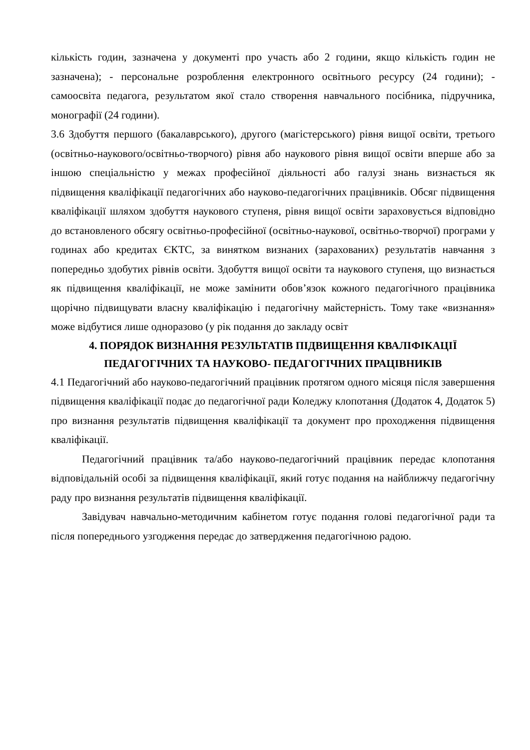кількість годин, зазначена у документі про участь або 2 години, якщо кількість годин не зазначена); - персональне розроблення електронного освітнього ресурсу (24 години); - самоосвіта педагога, результатом якої стало створення навчального посібника, підручника, монографії (24 години).
3.6 Здобуття першого (бакалаврського), другого (магістерського) рівня вищої освіти, третього (освітньо-наукового/освітньо-творчого) рівня або наукового рівня вищої освіти вперше або за іншою спеціальністю у межах професійної діяльності або галузі знань визнається як підвищення кваліфікації педагогічних або науково-педагогічних працівників. Обсяг підвищення кваліфікації шляхом здобуття наукового ступеня, рівня вищої освіти зараховується відповідно до встановленого обсягу освітньо-професійної (освітньо-наукової, освітньо-творчої) програми у годинах або кредитах ЄКТС, за винятком визнаних (зарахованих) результатів навчання з попередньо здобутих рівнів освіти. Здобуття вищої освіти та наукового ступеня, що визнається як підвищення кваліфікації, не може замінити обов’язок кожного педагогічного працівника щорічно підвищувати власну кваліфікацію і педагогічну майстерність. Тому таке «визнання» може відбутися лише одноразово (у рік подання до закладу освіт
4. ПОРЯДОК ВИЗНАННЯ РЕЗУЛЬТАТІВ ПІДВИЩЕННЯ КВАЛІФІКАЦІЇ ПЕДАГОГІЧНИХ ТА НАУКОВО- ПЕДАГОГІЧНИХ ПРАЦІВНИКІВ
4.1 Педагогічний або науково-педагогічний працівник протягом одного місяця після завершення підвищення кваліфікації подає до педагогічної ради Коледжу клопотання (Додаток 4, Додаток 5) про визнання результатів підвищення кваліфікації та документ про проходження підвищення кваліфікації.
Педагогічний працівник та/або науково-педагогічний працівник передає клопотання відповідальній особі за підвищення кваліфікації, який готує подання на найближчу педагогічну раду про визнання результатів підвищення кваліфікації.
Завідувач навчально-методичним кабінетом готує подання голові педагогічної ради та після попереднього узгодження передає до затвердження педагогічною радою.